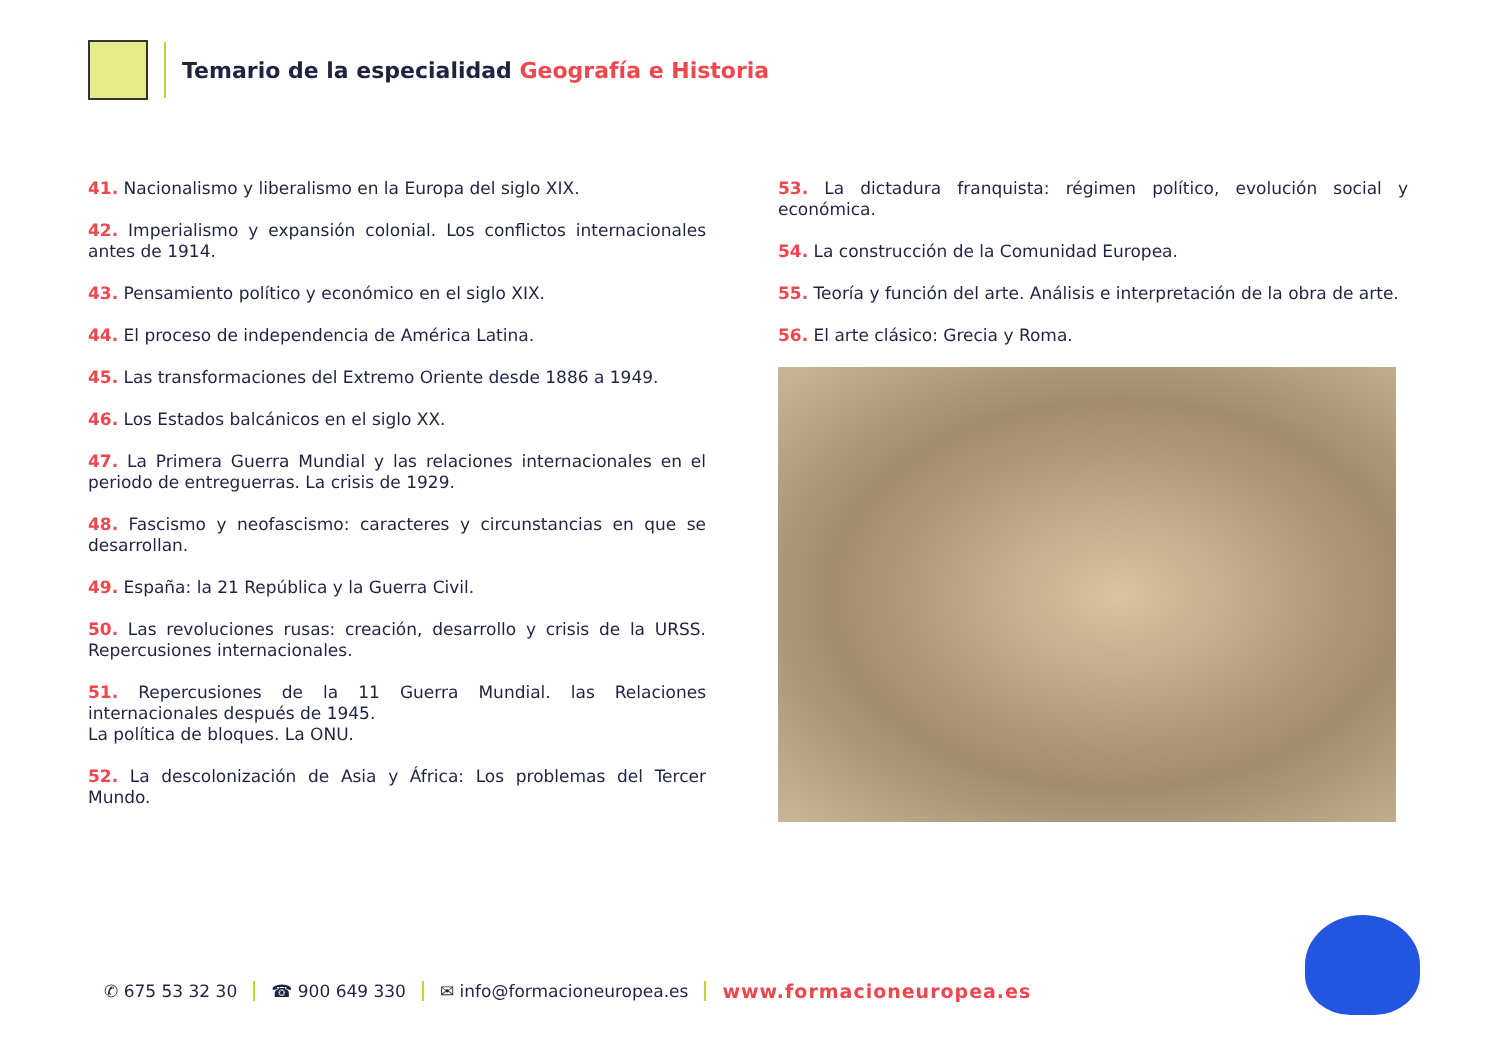Temario de la especialidad Geografía e Historia
41. Nacionalismo y liberalismo en la Europa del siglo XIX.
42. Imperialismo y expansión colonial. Los conflictos internacionales antes de 1914.
43. Pensamiento político y económico en el siglo XIX.
44. El proceso de independencia de América Latina.
45. Las transformaciones del Extremo Oriente desde 1886 a 1949.
46. Los Estados balcánicos en el siglo XX.
47. La Primera Guerra Mundial y las relaciones internacionales en el periodo de entreguerras. La crisis de 1929.
48. Fascismo y neofascismo: caracteres y circunstancias en que se desa­rrollan.
49. España: la 21 República y la Guerra Civil.
50. Las revoluciones rusas: creación, desarrollo y crisis de la URSS. Reper­cusiones internacionales.
51. Repercusiones de la 11 Guerra Mundial. las Relaciones internacionales después de 1945.
La política de bloques. La ONU.
52. La descolonización de Asia y África: Los problemas del Tercer Mundo.
53. La dictadura franquista: régimen político, evolución social y económica.
54. La construcción de la Comunidad Europea.
55. Teoría y función del arte. Análisis e interpretación de la obra de arte.
56. El arte clásico: Grecia y Roma.
✆ 675 53 32 30 ☎ 900 649 330 ✉ info@formacioneuropea.es www.formacioneuropea.es